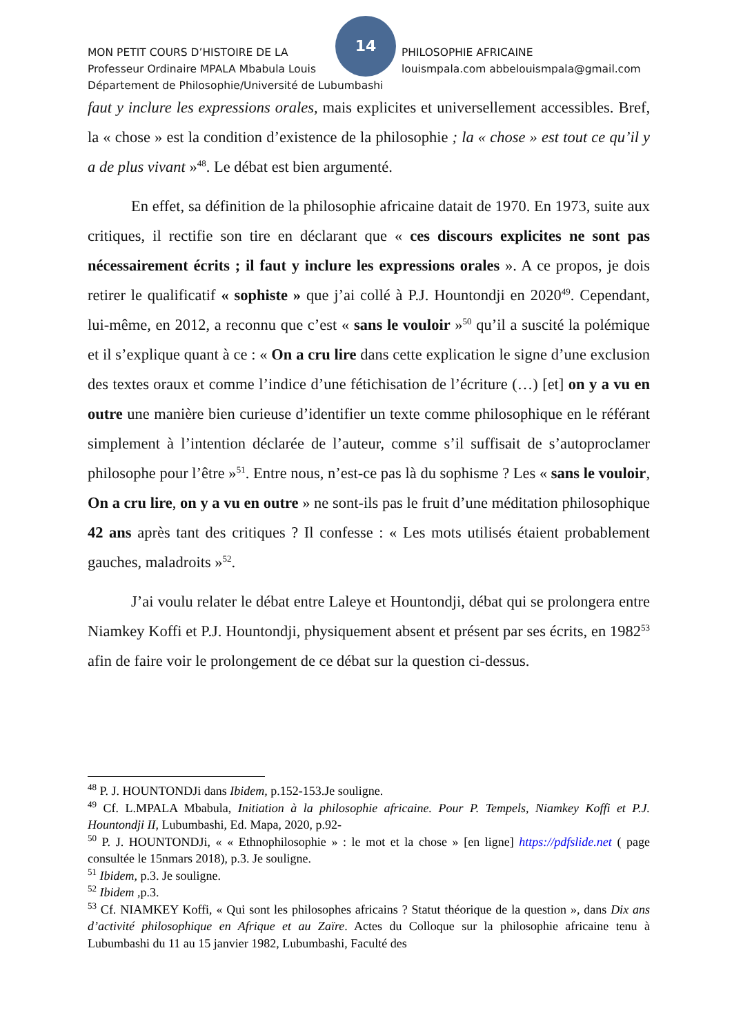14
MON PETIT COURS D’HISTOIRE DE LA PHILOSOPHIE AFRICAINE
Professeur Ordinaire MPALA Mbabula Louis louismpala.com abbelouismpala@gmail.com
Département de Philosophie/Université de Lubumbashi
faut y inclure les expressions orales, mais explicites et universellement accessibles. Bref, la « chose » est la condition d’existence de la philosophie ; la « chose » est tout ce qu’il y a de plus vivant »<sup>48</sup>. Le débat est bien argumenté.
En effet, sa définition de la philosophie africaine datait de 1970. En 1973, suite aux critiques, il rectifie son tire en déclarant que « ces discours explicites ne sont pas nécessairement écrits ; il faut y inclure les expressions orales ». A ce propos, je dois retirer le qualificatif « sophiste » que j’ai collé à P.J. Hountondji en 2020<sup>49</sup>. Cependant, lui-même, en 2012, a reconnu que c’est « sans le vouloir »<sup>50</sup> qu’il a suscité la polémique et il s’explique quant à ce : « On a cru lire dans cette explication le signe d’une exclusion des textes oraux et comme l’indice d’une fétichisation de l’écriture (…) [et] on y a vu en outre une manière bien curieuse d’identifier un texte comme philosophique en le référant simplement à l’intention déclarée de l’auteur, comme s’il suffisait de s’autoproclamer philosophe pour l’être »<sup>51</sup>. Entre nous, n’est-ce pas là du sophisme ? Les « sans le vouloir, On a cru lire, on y a vu en outre » ne sont-ils pas le fruit d’une méditation philosophique 42 ans après tant des critiques ? Il confesse : « Les mots utilisés étaient probablement gauches, maladroits »<sup>52</sup>.
J’ai voulu relater le débat entre Laleye et Hountondji, débat qui se prolongera entre Niamkey Koffi et P.J. Hountondji, physiquement absent et présent par ses écrits, en 1982<sup>53</sup> afin de faire voir le prolongement de ce débat sur la question ci-dessus.
<sup>48</sup> P. J. HOUNTONDJi dans Ibidem, p.152-153.Je souligne.
<sup>49</sup> Cf. L.MPALA Mbabula, Initiation à la philosophie africaine. Pour P. Tempels, Niamkey Koffi et P.J. Hountondji II, Lubumbashi, Ed. Mapa, 2020, p.92-
<sup>50</sup> P. J. HOUNTONDJi, « « Ethnophilosophie » : le mot et la chose » [en ligne] https://pdfslide.net ( page consultée le 15nmars 2018), p.3. Je souligne.
<sup>51</sup> Ibidem, p.3. Je souligne.
<sup>52</sup> Ibidem ,p.3.
<sup>53</sup> Cf. NIAMKEY Koffi, « Qui sont les philosophes africains ? Statut théorique de la question », dans Dix ans d’activité philosophique en Afrique et au Zaïre. Actes du Colloque sur la philosophie africaine tenu à Lubumbashi du 11 au 15 janvier 1982, Lubumbashi, Faculté des